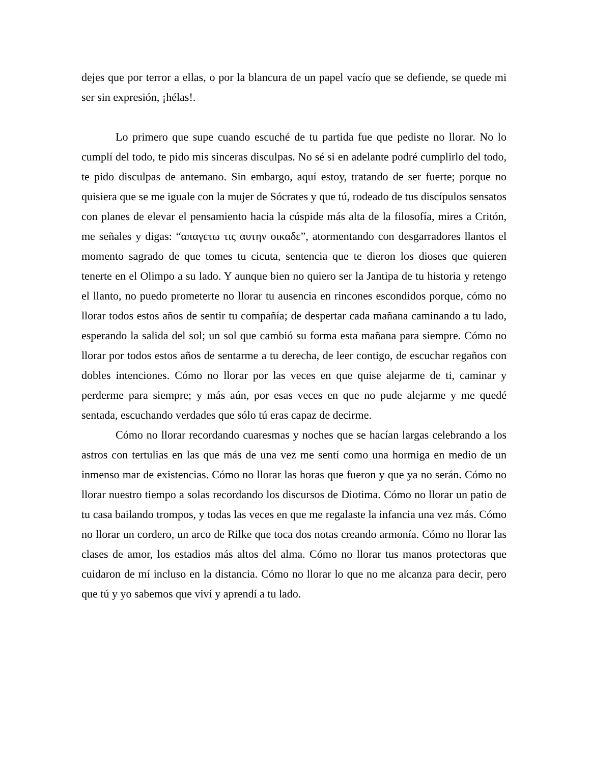dejes que por terror a ellas, o por la blancura de un papel vacío que se defiende, se quede mi ser sin expresión, ¡hélas!.
Lo primero que supe cuando escuché de tu partida fue que pediste no llorar. No lo cumplí del todo, te pido mis sinceras disculpas. No sé si en adelante podré cumplirlo del todo, te pido disculpas de antemano. Sin embargo, aquí estoy, tratando de ser fuerte; porque no quisiera que se me iguale con la mujer de Sócrates y que tú, rodeado de tus discípulos sensatos con planes de elevar el pensamiento hacia la cúspide más alta de la filosofía, mires a Critón, me señales y digas: “απαγετω τις αυτην οικαδε”, atormentando con desgarradores llantos el momento sagrado de que tomes tu cicuta, sentencia que te dieron los dioses que quieren tenerte en el Olimpo a su lado. Y aunque bien no quiero ser la Jantipa de tu historia y retengo el llanto, no puedo prometerte no llorar tu ausencia en rincones escondidos porque, cómo no llorar todos estos años de sentir tu compañía; de despertar cada mañana caminando a tu lado, esperando la salida del sol; un sol que cambió su forma esta mañana para siempre. Cómo no llorar por todos estos años de sentarme a tu derecha, de leer contigo, de escuchar regaños con dobles intenciones. Cómo no llorar por las veces en que quise alejarme de ti, caminar y perderme para siempre; y más aún, por esas veces en que no pude alejarme y me quedé sentada, escuchando verdades que sólo tú eras capaz de decirme.
Cómo no llorar recordando cuaresmas y noches que se hacían largas celebrando a los astros con tertulias en las que más de una vez me sentí como una hormiga en medio de un inmenso mar de existencias. Cómo no llorar las horas que fueron y que ya no serán. Cómo no llorar nuestro tiempo a solas recordando los discursos de Diotima. Cómo no llorar un patio de tu casa bailando trompos, y todas las veces en que me regalaste la infancia una vez más. Cómo no llorar un cordero, un arco de Rilke que toca dos notas creando armonía. Cómo no llorar las clases de amor, los estadios más altos del alma. Cómo no llorar tus manos protectoras que cuidaron de mí incluso en la distancia. Cómo no llorar lo que no me alcanza para decir, pero que tú y yo sabemos que viví y aprendí a tu lado.